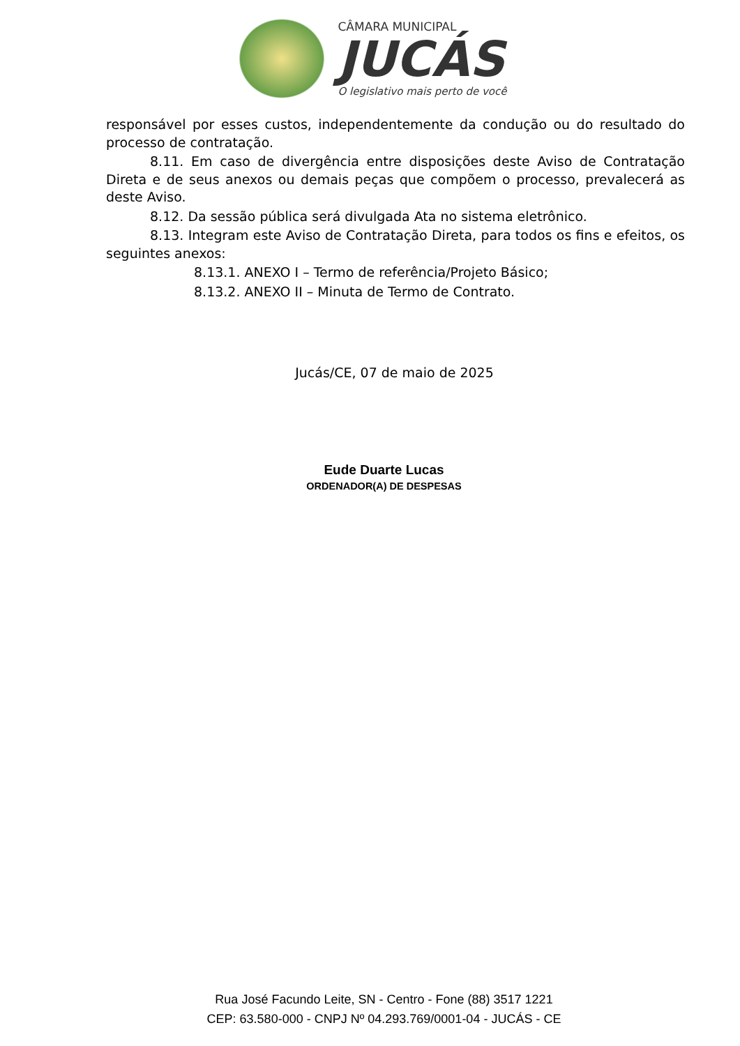CÂMARA MUNICIPAL
JUCÁS
O legislativo mais perto de você
responsável por esses custos, independentemente da condução ou do resultado do processo de contratação.
8.11. Em caso de divergência entre disposições deste Aviso de Contratação Direta e de seus anexos ou demais peças que compõem o processo, prevalecerá as deste Aviso.
8.12. Da sessão pública será divulgada Ata no sistema eletrônico.
8.13. Integram este Aviso de Contratação Direta, para todos os fins e efeitos, os seguintes anexos:
8.13.1. ANEXO I – Termo de referência/Projeto Básico;
8.13.2. ANEXO II – Minuta de Termo de Contrato.
Jucás/CE, 07 de maio de 2025
Eude Duarte Lucas
ORDENADOR(A) DE DESPESAS
Rua José Facundo Leite, SN - Centro - Fone (88) 3517 1221
CEP: 63.580-000 - CNPJ Nº 04.293.769/0001-04 - JUCÁS - CE